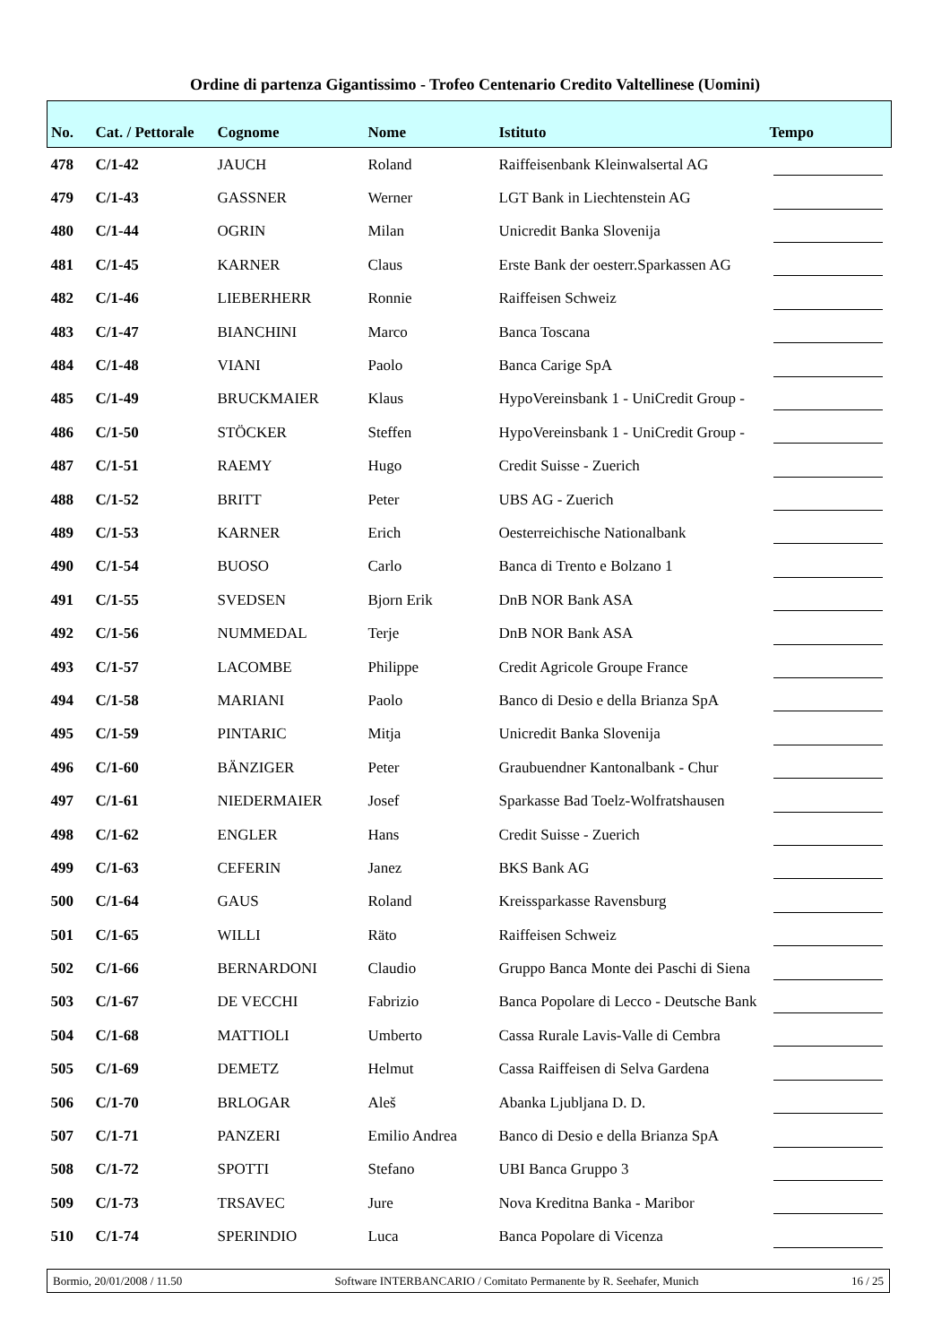Ordine di partenza Gigantissimo - Trofeo Centenario Credito Valtellinese (Uomini)
| No. | Cat. / Pettorale | Cognome | Nome | Istituto | Tempo |
| --- | --- | --- | --- | --- | --- |
| 478 | C/1-42 | JAUCH | Roland | Raiffeisenbank Kleinwalsertal AG | |
| 479 | C/1-43 | GASSNER | Werner | LGT Bank in Liechtenstein AG | |
| 480 | C/1-44 | OGRIN | Milan | Unicredit Banka Slovenija | |
| 481 | C/1-45 | KARNER | Claus | Erste Bank der oesterr.Sparkassen AG | |
| 482 | C/1-46 | LIEBERHERR | Ronnie | Raiffeisen Schweiz | |
| 483 | C/1-47 | BIANCHINI | Marco | Banca Toscana | |
| 484 | C/1-48 | VIANI | Paolo | Banca Carige SpA | |
| 485 | C/1-49 | BRUCKMAIER | Klaus | HypoVereinsbank 1 - UniCredit Group - | |
| 486 | C/1-50 | STÖCKER | Steffen | HypoVereinsbank 1 - UniCredit Group - | |
| 487 | C/1-51 | RAEMY | Hugo | Credit Suisse - Zuerich | |
| 488 | C/1-52 | BRITT | Peter | UBS AG - Zuerich | |
| 489 | C/1-53 | KARNER | Erich | Oesterreichische Nationalbank | |
| 490 | C/1-54 | BUOSO | Carlo | Banca di Trento e Bolzano 1 | |
| 491 | C/1-55 | SVEDSEN | Bjorn Erik | DnB NOR Bank ASA | |
| 492 | C/1-56 | NUMMEDAL | Terje | DnB NOR Bank ASA | |
| 493 | C/1-57 | LACOMBE | Philippe | Credit Agricole Groupe France | |
| 494 | C/1-58 | MARIANI | Paolo | Banco di Desio e della Brianza SpA | |
| 495 | C/1-59 | PINTARIC | Mitja | Unicredit Banka Slovenija | |
| 496 | C/1-60 | BÄNZIGER | Peter | Graubuendner Kantonalbank - Chur | |
| 497 | C/1-61 | NIEDERMAIER | Josef | Sparkasse Bad Toelz-Wolfratshausen | |
| 498 | C/1-62 | ENGLER | Hans | Credit Suisse - Zuerich | |
| 499 | C/1-63 | CEFERIN | Janez | BKS Bank AG | |
| 500 | C/1-64 | GAUS | Roland | Kreissparkasse Ravensburg | |
| 501 | C/1-65 | WILLI | Räto | Raiffeisen Schweiz | |
| 502 | C/1-66 | BERNARDONI | Claudio | Gruppo Banca Monte dei Paschi di Siena | |
| 503 | C/1-67 | DE VECCHI | Fabrizio | Banca Popolare di Lecco - Deutsche Bank | |
| 504 | C/1-68 | MATTIOLI | Umberto | Cassa Rurale Lavis-Valle di Cembra | |
| 505 | C/1-69 | DEMETZ | Helmut | Cassa Raiffeisen di Selva Gardena | |
| 506 | C/1-70 | BRLOGAR | Aleš | Abanka Ljubljana D. D. | |
| 507 | C/1-71 | PANZERI | Emilio Andrea | Banco di Desio e della Brianza SpA | |
| 508 | C/1-72 | SPOTTI | Stefano | UBI Banca Gruppo 3 | |
| 509 | C/1-73 | TRSAVEC | Jure | Nova Kreditna Banka - Maribor | |
| 510 | C/1-74 | SPERINDIO | Luca | Banca Popolare di Vicenza | |
Bormio, 20/01/2008 / 11.50 Software INTERBANCARIO / Comitato Permanente by R. Seehafer, Munich 16 / 25